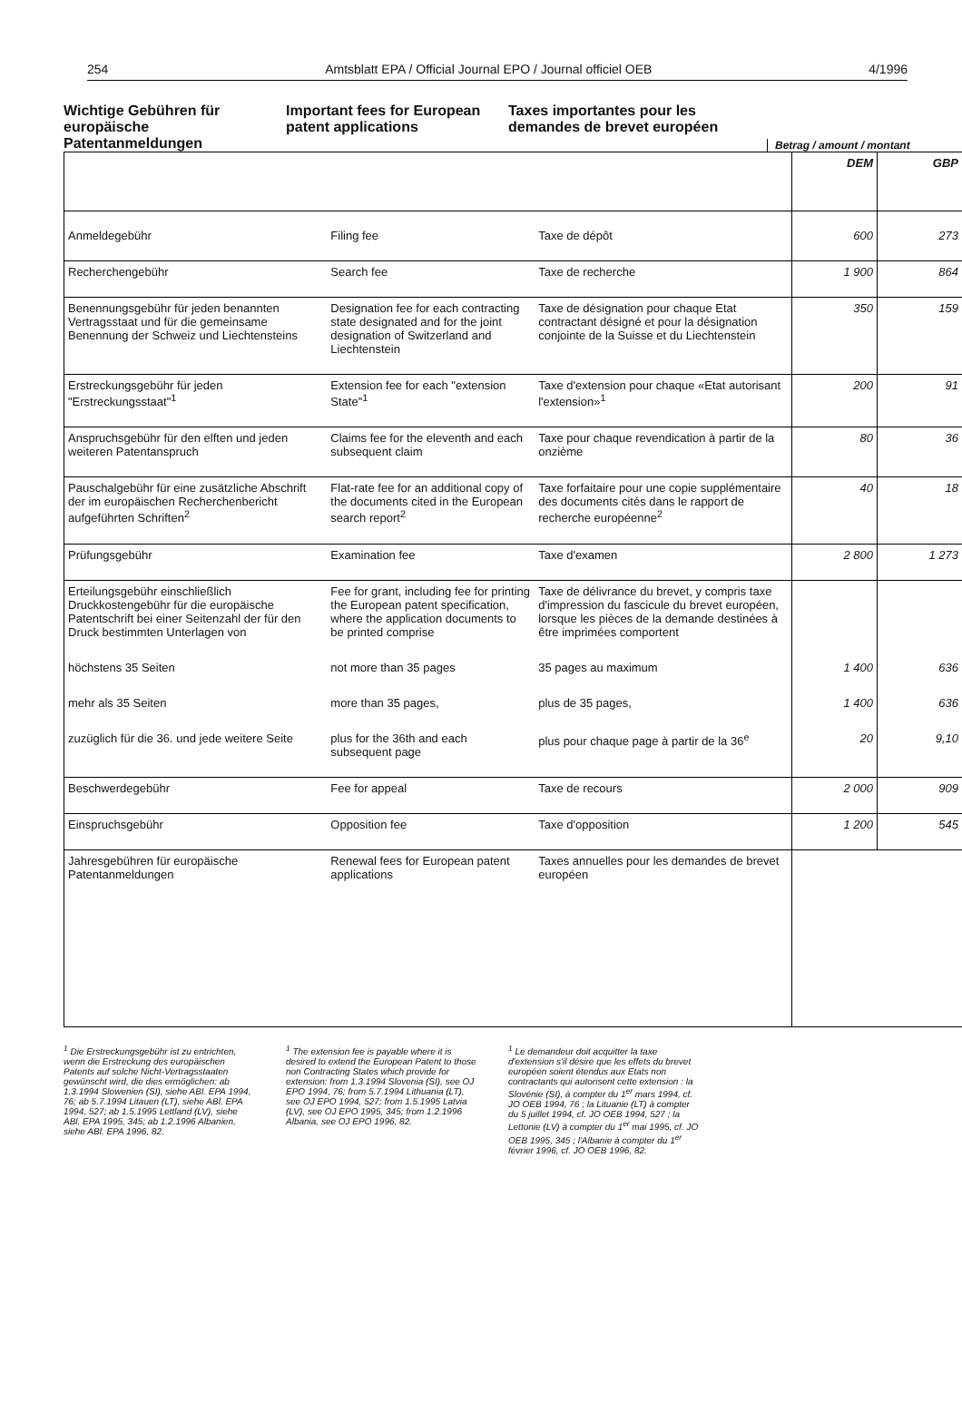254 Amtsblatt EPA / Official Journal EPO / Journal officiel OEB 4/1996
Wichtige Gebühren für europäische Patentanmeldungen
Important fees for European patent applications
Taxes importantes pour les demandes de brevet européen
Betrag / amount / montant
| | | | DEM | GBP |
| Anmeldegebühr | Filing fee | Taxe de dépôt | 600 | 273 |
| Recherchengebühr | Search fee | Taxe de recherche | 1 900 | 864 |
| Benennungsgebühr für jeden benannten Vertragsstaat und für die gemeinsame Benennung der Schweiz und Liechtensteins | Designation fee for each contracting state designated and for the joint designation of Switzerland and Liechtenstein | Taxe de désignation pour chaque Etat contractant désigné et pour la désignation conjointe de la Suisse et du Liechtenstein | 350 | 159 |
| Erstreckungsgebühr für jeden "Erstreckungsstaat"<sup>1</sup> | Extension fee for each "extension State"<sup>1</sup> | Taxe d'extension pour chaque «Etat autorisant l'extension»<sup>1</sup> | 200 | 91 |
| Anspruchsgebühr für den elften und jeden weiteren Patentanspruch | Claims fee for the eleventh and each subsequent claim | Taxe pour chaque revendication à partir de la onzième | 80 | 36 |
| Pauschalgebühr für eine zusätzliche Abschrift der im europäischen Recherchenbericht aufgeführten Schriften<sup>2</sup> | Flat-rate fee for an additional copy of the documents cited in the European search report<sup>2</sup> | Taxe forfaitaire pour une copie supplémentaire des documents cités dans le rapport de recherche européenne<sup>2</sup> | 40 | 18 |
| Prüfungsgebühr | Examination fee | Taxe d'examen | 2 800 | 1 273 |
| Erteilungsgebühr einschließlich Druckkostengebühr für die europäische Patentschrift bei einer Seitenzahl der für den Druck bestimmten Unterlagen von | Fee for grant, including fee for printing the European patent specification, where the application documents to be printed comprise | Taxe de délivrance du brevet, y compris taxe d'impression du fascicule du brevet européen, lorsque les pièces de la demande destinées à être imprimées comportent | | |
| höchstens 35 Seiten | not more than 35 pages | 35 pages au maximum | 1 400 | 636 |
| mehr als 35 Seiten | more than 35 pages, | plus de 35 pages, | 1 400 | 636 |
| zuzüglich für die 36. und jede weitere Seite | plus for the 36th and each subsequent page | plus pour chaque page à partir de la 36<sup>e</sup> | 20 | 9,10 |
| Beschwerdegebühr | Fee for appeal | Taxe de recours | 2 000 | 909 |
| Einspruchsgebühr | Opposition fee | Taxe d'opposition | 1 200 | 545 |
| Jahresgebühren für europäische Patentanmeldungen | Renewal fees for European patent applications | Taxes annuelles pour les demandes de brevet européen | | |
<sup>1</sup> Die Erstreckungsgebühr ist zu entrichten, wenn die Erstreckung des europäischen Patents auf solche Nicht-Vertragsstaaten gewünscht wird, die dies ermöglichen: ab 1.3.1994 Slowenien (SI), siehe ABl. EPA 1994, 76; ab 5.7.1994 Litauen (LT), siehe ABl. EPA 1994, 527; ab 1.5.1995 Lettland (LV), siehe ABl. EPA 1995, 345; ab 1.2.1996 Albanien, siehe ABl. EPA 1996, 82.
<sup>1</sup> The extension fee is payable where it is desired to extend the European Patent to those non Contracting States which provide for extension: from 1.3.1994 Slovenia (SI), see OJ EPO 1994, 76; from 5.7.1994 Lithuania (LT), see OJ EPO 1994, 527; from 1.5.1995 Latvia (LV), see OJ EPO 1995, 345; from 1.2.1996 Albania, see OJ EPO 1996, 82.
<sup>1</sup> Le demandeur doit acquitter la taxe d'extension s'il désire que les effets du brevet européen soient étendus aux Etats non contractants qui autorisent cette extension : la Slovénie (SI), à compter du 1<sup>er</sup> mars 1994, cf. JO OEB 1994, 76 ; la Lituanie (LT) à compter du 5 juillet 1994, cf. JO OEB 1994, 527 ; la Lettonie (LV) à compter du 1<sup>er</sup> mai 1995, cf. JO OEB 1995, 345 ; l'Albanie à compter du 1<sup>er</sup> février 1996, cf. JO OEB 1996, 82.